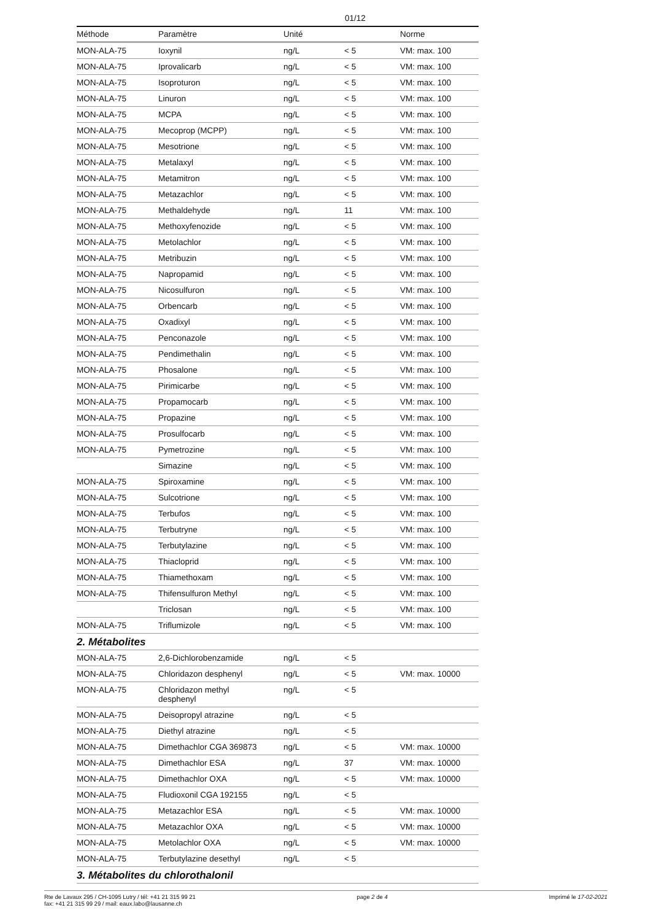01/12
| Méthode | Paramètre | Unité | | Norme |
| --- | --- | --- | --- | --- |
| MON-ALA-75 | Ioxynil | ng/L | < 5 | VM: max. 100 |
| MON-ALA-75 | Iprovalicarb | ng/L | < 5 | VM: max. 100 |
| MON-ALA-75 | Isoproturon | ng/L | < 5 | VM: max. 100 |
| MON-ALA-75 | Linuron | ng/L | < 5 | VM: max. 100 |
| MON-ALA-75 | MCPA | ng/L | < 5 | VM: max. 100 |
| MON-ALA-75 | Mecoprop (MCPP) | ng/L | < 5 | VM: max. 100 |
| MON-ALA-75 | Mesotrione | ng/L | < 5 | VM: max. 100 |
| MON-ALA-75 | Metalaxyl | ng/L | < 5 | VM: max. 100 |
| MON-ALA-75 | Metamitron | ng/L | < 5 | VM: max. 100 |
| MON-ALA-75 | Metazachlor | ng/L | < 5 | VM: max. 100 |
| MON-ALA-75 | Methaldehyde | ng/L | 11 | VM: max. 100 |
| MON-ALA-75 | Methoxyfenozide | ng/L | < 5 | VM: max. 100 |
| MON-ALA-75 | Metolachlor | ng/L | < 5 | VM: max. 100 |
| MON-ALA-75 | Metribuzin | ng/L | < 5 | VM: max. 100 |
| MON-ALA-75 | Napropamid | ng/L | < 5 | VM: max. 100 |
| MON-ALA-75 | Nicosulfuron | ng/L | < 5 | VM: max. 100 |
| MON-ALA-75 | Orbencarb | ng/L | < 5 | VM: max. 100 |
| MON-ALA-75 | Oxadixyl | ng/L | < 5 | VM: max. 100 |
| MON-ALA-75 | Penconazole | ng/L | < 5 | VM: max. 100 |
| MON-ALA-75 | Pendimethalin | ng/L | < 5 | VM: max. 100 |
| MON-ALA-75 | Phosalone | ng/L | < 5 | VM: max. 100 |
| MON-ALA-75 | Pirimicarbe | ng/L | < 5 | VM: max. 100 |
| MON-ALA-75 | Propamocarb | ng/L | < 5 | VM: max. 100 |
| MON-ALA-75 | Propazine | ng/L | < 5 | VM: max. 100 |
| MON-ALA-75 | Prosulfocarb | ng/L | < 5 | VM: max. 100 |
| MON-ALA-75 | Pymetrozine | ng/L | < 5 | VM: max. 100 |
| | Simazine | ng/L | < 5 | VM: max. 100 |
| MON-ALA-75 | Spiroxamine | ng/L | < 5 | VM: max. 100 |
| MON-ALA-75 | Sulcotrione | ng/L | < 5 | VM: max. 100 |
| MON-ALA-75 | Terbufos | ng/L | < 5 | VM: max. 100 |
| MON-ALA-75 | Terbutryne | ng/L | < 5 | VM: max. 100 |
| MON-ALA-75 | Terbutylazine | ng/L | < 5 | VM: max. 100 |
| MON-ALA-75 | Thiacloprid | ng/L | < 5 | VM: max. 100 |
| MON-ALA-75 | Thiamethoxam | ng/L | < 5 | VM: max. 100 |
| MON-ALA-75 | Thifensulfuron Methyl | ng/L | < 5 | VM: max. 100 |
| | Triclosan | ng/L | < 5 | VM: max. 100 |
| MON-ALA-75 | Triflumizole | ng/L | < 5 | VM: max. 100 |
| 2. Métabolites | | | | |
| MON-ALA-75 | 2,6-Dichlorobenzamide | ng/L | < 5 | |
| MON-ALA-75 | Chloridazon desphenyl | ng/L | < 5 | VM: max. 10000 |
| MON-ALA-75 | Chloridazon methyl desphenyl | ng/L | < 5 | |
| MON-ALA-75 | Deisopropyl atrazine | ng/L | < 5 | |
| MON-ALA-75 | Diethyl atrazine | ng/L | < 5 | |
| MON-ALA-75 | Dimethachlor CGA 369873 | ng/L | < 5 | VM: max. 10000 |
| MON-ALA-75 | Dimethachlor ESA | ng/L | 37 | VM: max. 10000 |
| MON-ALA-75 | Dimethachlor OXA | ng/L | < 5 | VM: max. 10000 |
| MON-ALA-75 | Fludioxonil CGA 192155 | ng/L | < 5 | |
| MON-ALA-75 | Metazachlor ESA | ng/L | < 5 | VM: max. 10000 |
| MON-ALA-75 | Metazachlor OXA | ng/L | < 5 | VM: max. 10000 |
| MON-ALA-75 | Metolachlor OXA | ng/L | < 5 | VM: max. 10000 |
| MON-ALA-75 | Terbutylazine desethyl | ng/L | < 5 | |
| 3. Métabolites du chlorothalonil | | | | |
Rte de Lavaux 295 / CH-1095 Lutry / tél: +41 21 315 99 21
fax: +41 21 315 99 29 / mail: eaux.labo@lausanne.ch
page 2 de 4 Imprimé le 17-02-2021